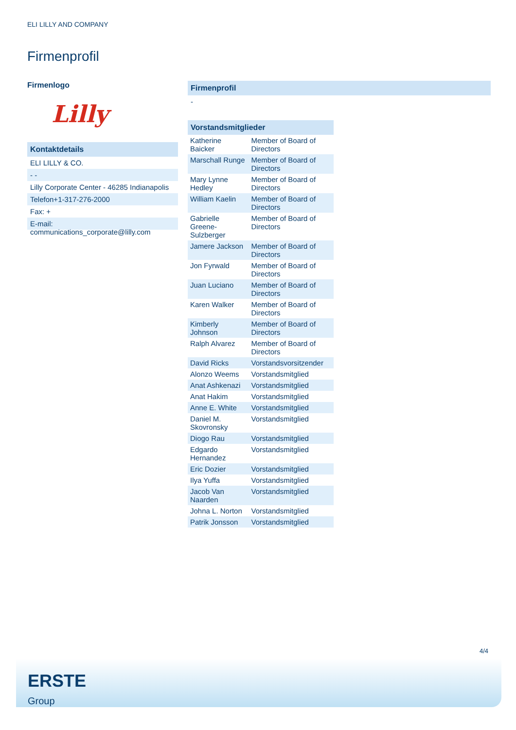ELI LILLY AND COMPANY
Firmenprofil
Firmenlogo
Lilly
Kontaktdetails
ELI LILLY & CO.
- -
Lilly Corporate Center - 46285 Indianapolis
Telefon+1-317-276-2000
Fax: +
E-mail: communications_corporate@lilly.com
Firmenprofil
-
Vorstandsmitglieder
| Katherine Baicker | Member of Board of Directors |
| Marschall Runge | Member of Board of Directors |
| Mary Lynne Hedley | Member of Board of Directors |
| William Kaelin | Member of Board of Directors |
| Gabrielle Greene-Sulzberger | Member of Board of Directors |
| Jamere Jackson | Member of Board of Directors |
| Jon Fyrwald | Member of Board of Directors |
| Juan Luciano | Member of Board of Directors |
| Karen Walker | Member of Board of Directors |
| Kimberly Johnson | Member of Board of Directors |
| Ralph Alvarez | Member of Board of Directors |
| David Ricks | Vorstandsvorsitzender |
| Alonzo Weems | Vorstandsmitglied |
| Anat Ashkenazi | Vorstandsmitglied |
| Anat Hakim | Vorstandsmitglied |
| Anne E. White | Vorstandsmitglied |
| Daniel M. Skovronsky | Vorstandsmitglied |
| Diogo Rau | Vorstandsmitglied |
| Edgardo Hernandez | Vorstandsmitglied |
| Eric Dozier | Vorstandsmitglied |
| Ilya Yuffa | Vorstandsmitglied |
| Jacob Van Naarden | Vorstandsmitglied |
| Johna L. Norton | Vorstandsmitglied |
| Patrik Jonsson | Vorstandsmitglied |
4/4
ERSTE
Group